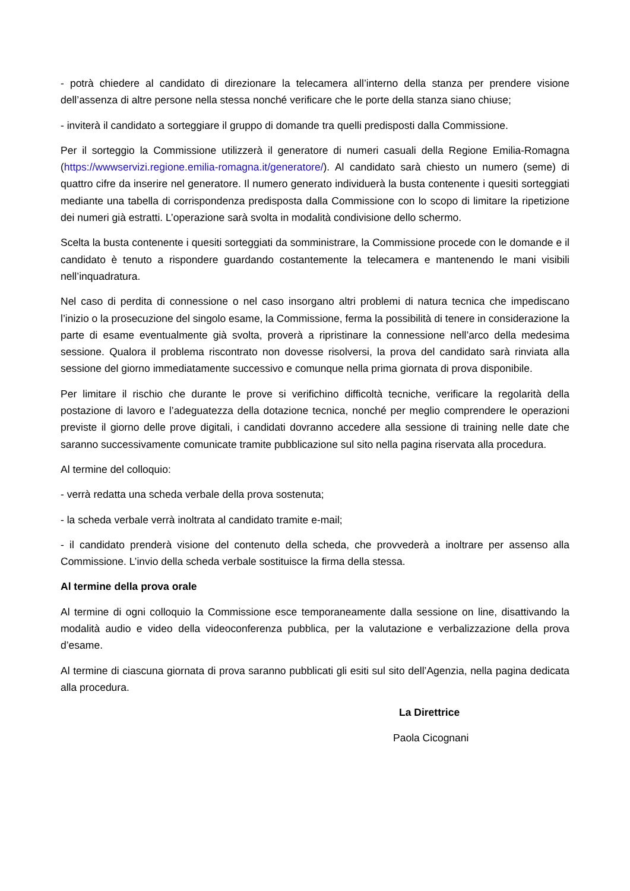- potrà chiedere al candidato di direzionare la telecamera all’interno della stanza per prendere visione dell’assenza di altre persone nella stessa nonché verificare che le porte della stanza siano chiuse;
- inviterà il candidato a sorteggiare il gruppo di domande tra quelli predisposti dalla Commissione.
Per il sorteggio la Commissione utilizzerà il generatore di numeri casuali della Regione Emilia-Romagna (https://wwwservizi.regione.emilia-romagna.it/generatore/). Al candidato sarà chiesto un numero (seme) di quattro cifre da inserire nel generatore. Il numero generato individuerà la busta contenente i quesiti sorteggiati mediante una tabella di corrispondenza predisposta dalla Commissione con lo scopo di limitare la ripetizione dei numeri già estratti. L’operazione sarà svolta in modalità condivisione dello schermo.
Scelta la busta contenente i quesiti sorteggiati da somministrare, la Commissione procede con le domande e il candidato è tenuto a rispondere guardando costantemente la telecamera e mantenendo le mani visibili nell’inquadratura.
Nel caso di perdita di connessione o nel caso insorgano altri problemi di natura tecnica che impediscano l’inizio o la prosecuzione del singolo esame, la Commissione, ferma la possibilità di tenere in considerazione la parte di esame eventualmente già svolta, proverà a ripristinare la connessione nell’arco della medesima sessione. Qualora il problema riscontrato non dovesse risolversi, la prova del candidato sarà rinviata alla sessione del giorno immediatamente successivo e comunque nella prima giornata di prova disponibile.
Per limitare il rischio che durante le prove si verifichino difficoltà tecniche, verificare la regolarità della postazione di lavoro e l’adeguatezza della dotazione tecnica, nonché per meglio comprendere le operazioni previste il giorno delle prove digitali, i candidati dovranno accedere alla sessione di training nelle date che saranno successivamente comunicate tramite pubblicazione sul sito nella pagina riservata alla procedura.
Al termine del colloquio:
- verrà redatta una scheda verbale della prova sostenuta;
- la scheda verbale verrà inoltrata al candidato tramite e-mail;
- il candidato prenderà visione del contenuto della scheda, che provvederà a inoltrare per assenso alla Commissione. L’invio della scheda verbale sostituisce la firma della stessa.
Al termine della prova orale
Al termine di ogni colloquio la Commissione esce temporaneamente dalla sessione on line, disattivando la modalità audio e video della videoconferenza pubblica, per la valutazione e verbalizzazione della prova d’esame.
Al termine di ciascuna giornata di prova saranno pubblicati gli esiti sul sito dell’Agenzia, nella pagina dedicata alla procedura.
La Direttrice
Paola Cicognani